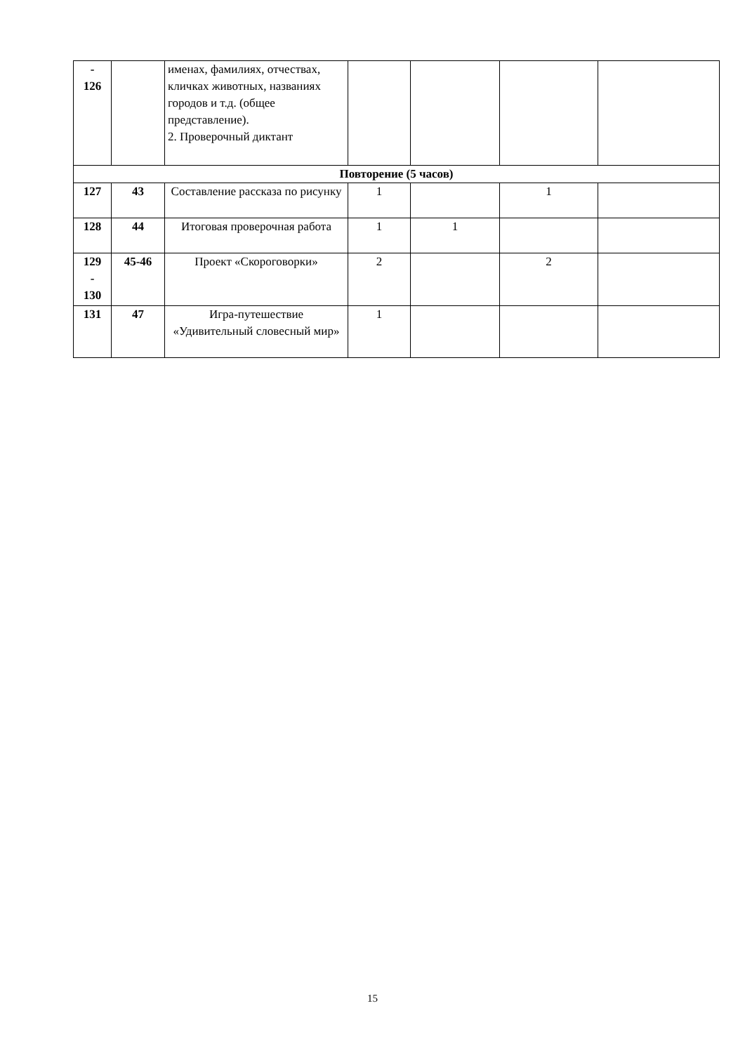| - 126 | | именах, фамилиях, отчествах, кличках животных, названиях городов и т.д. (общее представление). 2. Проверочный диктант | | | | |
| Повторение (5 часов) | | | | | | |
| 127 | 43 | Составление рассказа по рисунку | 1 | | 1 | |
| 128 | 44 | Итоговая проверочная работа | 1 | 1 | | |
| 129 - 130 | 45-46 | Проект «Скороговорки» | 2 | | 2 | |
| 131 | 47 | Игра-путешествие «Удивительный словесный мир» | 1 | | | |
15